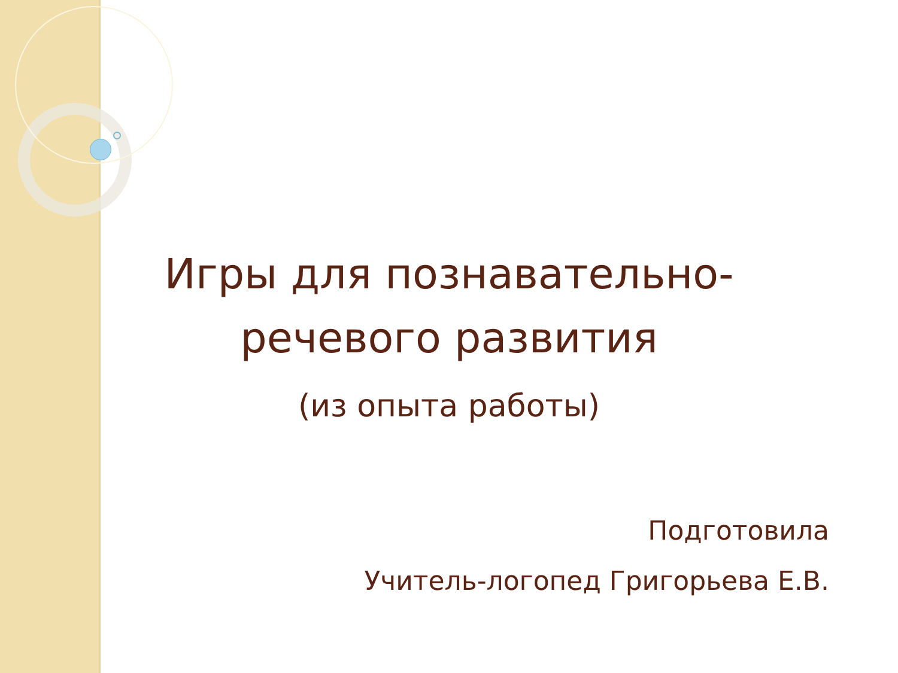Игры для познавательно-
речевого развития
(из опыта работы)
Подготовила
Учитель-логопед Григорьева Е.В.